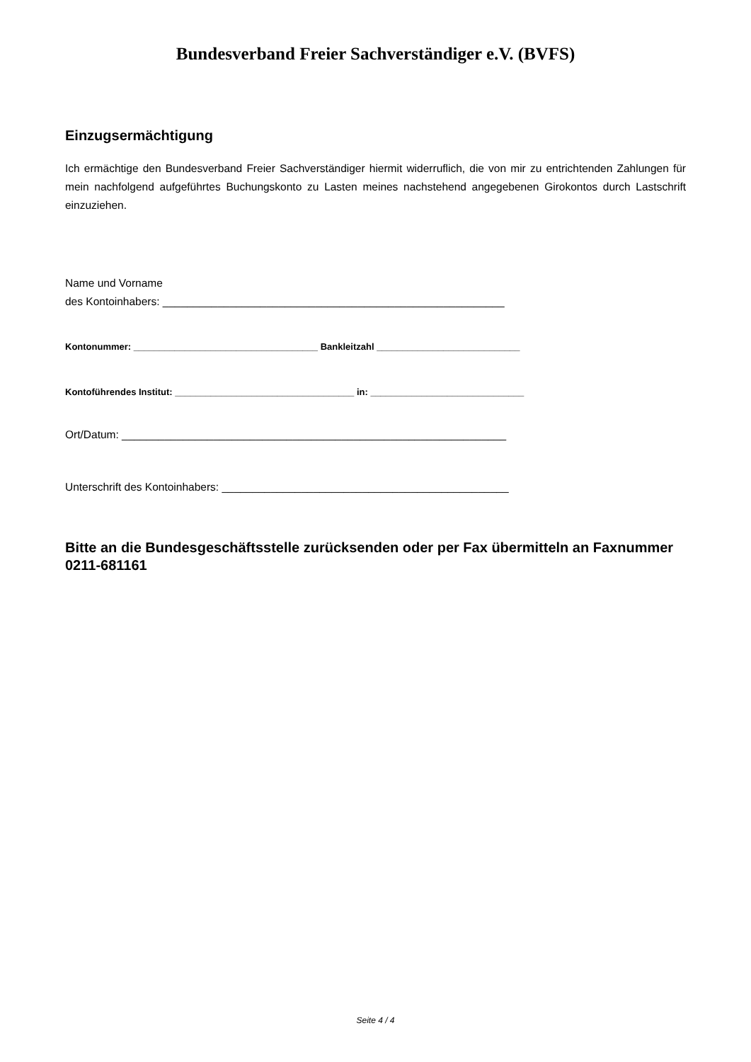Bundesverband Freier Sachverständiger e.V. (BVFS)
Einzugsermächtigung
Ich ermächtige den Bundesverband Freier Sachverständiger hiermit widerruflich, die von mir zu entrichtenden Zahlungen für mein nachfolgend aufgeführtes Buchungskonto zu Lasten meines nachstehend angegebenen Girokontos durch Lastschrift einzuziehen.
Name und Vorname
des Kontoinhabers: ________________________________________________________
Kontonummer: ____________________________________ Bankleitzahl ____________________________
Kontoführendes Institut: ___________________________________ in: ______________________________
Ort/Datum: _______________________________________________________________
Unterschrift des Kontoinhabers: _______________________________________________
Bitte an die Bundesgeschäftsstelle zurücksenden oder per Fax übermitteln an Faxnummer 0211-681161
Seite 4 / 4